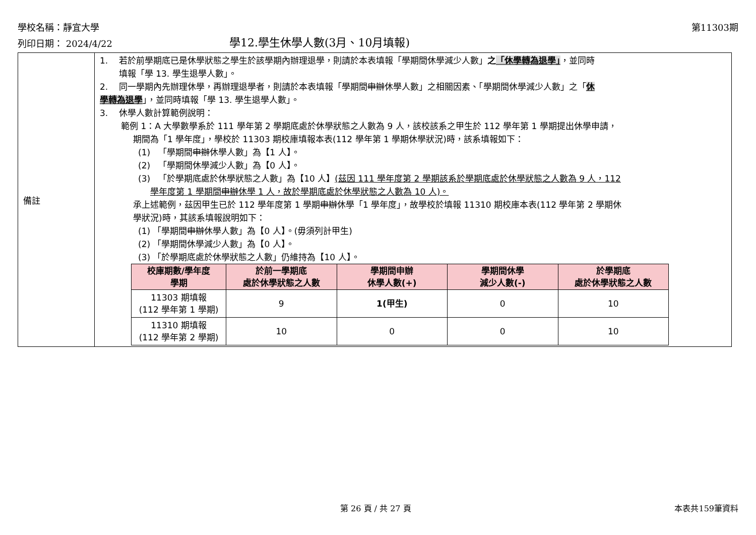學校名稱：靜宜大學 第11303期
列印日期： 2024/4/22 學12.學生休學人數(3月、10月填報)
| 備註 | 1. 若於前學期底已是休學狀態之學生於該學期內辦理退學，則請於本表填報「學期間休學減少人數」 之 「休學轉為退學」 ，並同時 填報「學 13. 學生退學人數」。 2. 同一學期內先辦理休學，再辦理退學者，則請於本表填報「學期間 申辦 休學人數」之相關因素、「學期間休學減少人數」之「 休 學轉為退學 」，並同時填報「學 13. 學生退學人數」。 3. 休學人數計算範例說明： 範例 1：A 大學數學系於 111 學年第 2 學期底處於休學狀態之人數為 9 人，該校該系之甲生於 112 學年第 1 學期提出休學申請， 期間為「1 學年度」，學校於 11303 期校庫填報本表(112 學年第 1 學期休學狀況)時，該系填報如下： (1) 「學期間 申辦 休學人數」為【1 人】。 (2) 「學期間休學減少人數」為【0 人】。 (3) 「於學期底處於休學狀態之人數」為【10 人】 (茲因 111 學年度第 2 學期該系於學期底處於休學狀態之人數為 9 人，112 學年度第 1 學期間 申辦 休學 1 人，故於學期底處於休學狀態之人數為 10 人)。 承上述範例，茲因甲生已於 112 學年度第 1 學期 申辦 休學「1 學年度」，故學校於填報 11310 期校庫本表(112 學年第 2 學期休 學狀況)時，其該系填報說明如下： (1) 「學期間 申辦 休學人數」為【0 人】。(毋須列計甲生) (2) 「學期間休學減少人數」為【0 人】。 (3) 「於學期底處於休學狀態之人數」仍維持為【10 人】。 / 校庫期數/學年度 學期 / 於前一學期底 處於休學狀態之人數 / 學期間申辦 休學人數(+) / 學期間休學 減少人數(-) / 於學期底 處於休學狀態之人數 / / --- / --- / --- / --- / --- / / 11303 期填報 (112 學年第 1 學期) / 9 / 1(甲生) / 0 / 10 / / 11310 期填報 (112 學年第 2 學期) / 10 / 0 / 0 / 10 / |
第 26 頁 / 共 27 頁 本表共159筆資料